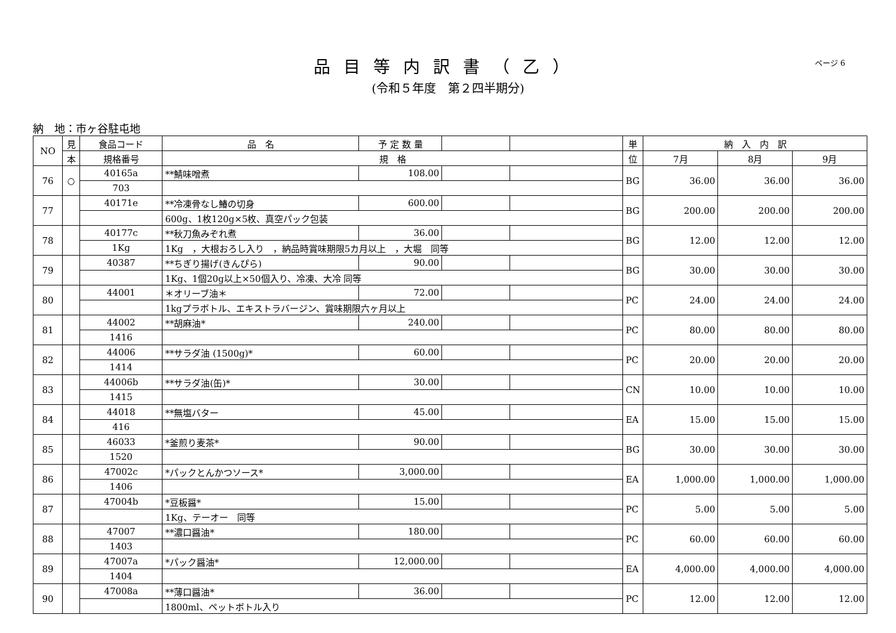品目等内訳書（乙）
(令和５年度　第２四半期分)
ページ 6
納　地：市ヶ谷駐屯地
| NO | 見 | 食品コード | 品 名 | 予 定 数 量 | | | 単 | 納 入 内 訳 | | |
| --- | --- | --- | --- | --- | --- | --- | --- | --- | --- | --- |
| | 本 | 規格番号 | 規 格 | | | | 位 | 7月 | 8月 | 9月 |
| 76 | ○ | 40165a | **鯖味噌煮 | 108.00 | | | BG | 36.00 | 36.00 | 36.00 |
| | | 703 | | | | | | | | |
| 77 | | 40171e | **冷凍骨なし鰆の切身 | 600.00 | | | BG | 200.00 | 200.00 | 200.00 |
| | | | 600g、1枚120g×5枚、真空パック包装 | | | | | | | |
| 78 | | 40177c | **秋刀魚みぞれ煮 | 36.00 | | | BG | 12.00 | 12.00 | 12.00 |
| | | 1Kg | 1Kg ，大根おろし入り ，納品時賞味期限5カ月以上 ，大堀 同等 | | | | | | | |
| 79 | | 40387 | **ちぎり揚げ(きんぴら) | 90.00 | | | BG | 30.00 | 30.00 | 30.00 |
| | | | 1Kg、1個20g以上×50個入り、冷凍、大冷 同等 | | | | | | | |
| 80 | | 44001 | ＊オリーブ油＊ | 72.00 | | | PC | 24.00 | 24.00 | 24.00 |
| | | | 1kgプラボトル、エキストラバージン、賞味期限六ヶ月以上 | | | | | | | |
| 81 | | 44002 | **胡麻油* | 240.00 | | | PC | 80.00 | 80.00 | 80.00 |
| | | 1416 | | | | | | | | |
| 82 | | 44006 | **サラダ油 (1500g)* | 60.00 | | | PC | 20.00 | 20.00 | 20.00 |
| | | 1414 | | | | | | | | |
| 83 | | 44006b | **サラダ油(缶)* | 30.00 | | | CN | 10.00 | 10.00 | 10.00 |
| | | 1415 | | | | | | | | |
| 84 | | 44018 | **無塩バター | 45.00 | | | EA | 15.00 | 15.00 | 15.00 |
| | | 416 | | | | | | | | |
| 85 | | 46033 | *釜煎り麦茶* | 90.00 | | | BG | 30.00 | 30.00 | 30.00 |
| | | 1520 | | | | | | | | |
| 86 | | 47002c | *パックとんかつソース* | 3,000.00 | | | EA | 1,000.00 | 1,000.00 | 1,000.00 |
| | | 1406 | | | | | | | | |
| 87 | | 47004b | *豆板醤* | 15.00 | | | PC | 5.00 | 5.00 | 5.00 |
| | | | 1Kg、テーオー 同等 | | | | | | | |
| 88 | | 47007 | **濃口醤油* | 180.00 | | | PC | 60.00 | 60.00 | 60.00 |
| | | 1403 | | | | | | | | |
| 89 | | 47007a | *パック醤油* | 12,000.00 | | | EA | 4,000.00 | 4,000.00 | 4,000.00 |
| | | 1404 | | | | | | | | |
| 90 | | 47008a | **薄口醤油* | 36.00 | | | PC | 12.00 | 12.00 | 12.00 |
| | | | 1800ml、ペットボトル入り | | | | | | | |